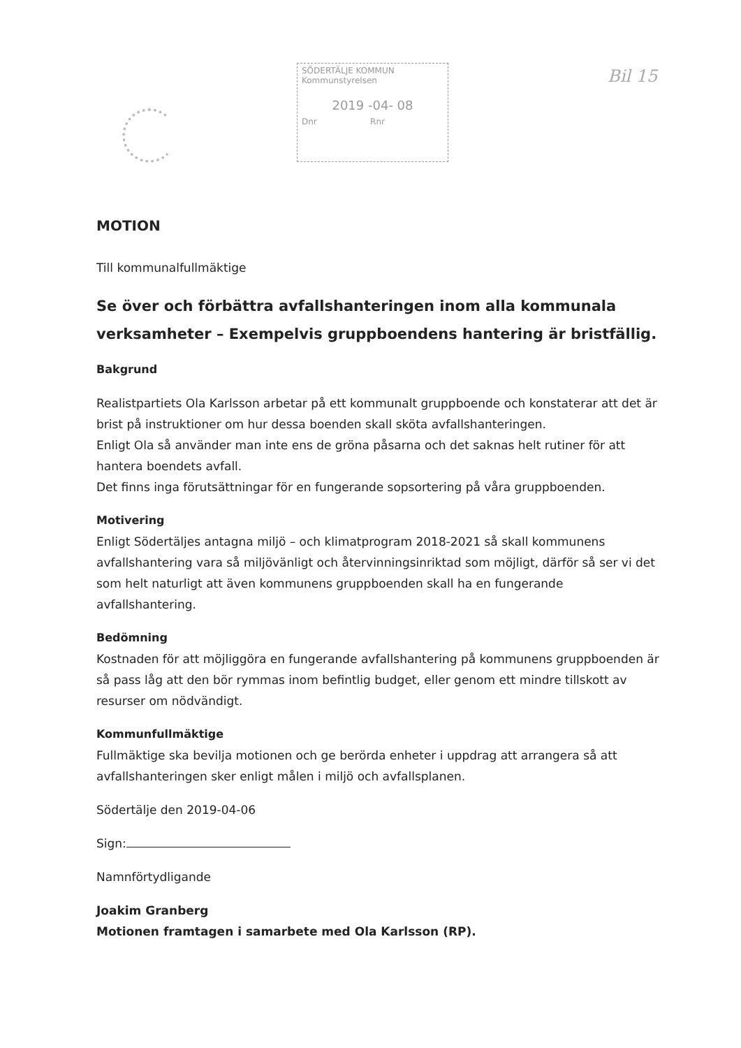SÖDERTÄLJE KOMMUN
Kommunstyrelsen
2019 -04- 08
Dnr Rnr
Bil 15
MOTION
Till kommunalfullmäktige
Se över och förbättra avfallshanteringen inom alla kommunala verksamheter – Exempelvis gruppboendens hantering är bristfällig.
Bakgrund
Realistpartiets Ola Karlsson arbetar på ett kommunalt gruppboende och konstaterar att det är brist på instruktioner om hur dessa boenden skall sköta avfallshanteringen.
Enligt Ola så använder man inte ens de gröna påsarna och det saknas helt rutiner för att hantera boendets avfall.
Det finns inga förutsättningar för en fungerande sopsortering på våra gruppboenden.
Motivering
Enligt Södertäljes antagna miljö – och klimatprogram 2018-2021 så skall kommunens avfallshantering vara så miljövänligt och återvinningsinriktad som möjligt, därför så ser vi det som helt naturligt att även kommunens gruppboenden skall ha en fungerande avfallshantering.
Bedömning
Kostnaden för att möjliggöra en fungerande avfallshantering på kommunens gruppboenden är så pass låg att den bör rymmas inom befintlig budget, eller genom ett mindre tillskott av resurser om nödvändigt.
Kommunfullmäktige
Fullmäktige ska bevilja motionen och ge berörda enheter i uppdrag att arrangera så att avfallshanteringen sker enligt målen i miljö och avfallsplanen.
Södertälje den 2019-04-06
Sign:
Namnförtydligande
Joakim Granberg
Motionen framtagen i samarbete med Ola Karlsson (RP).